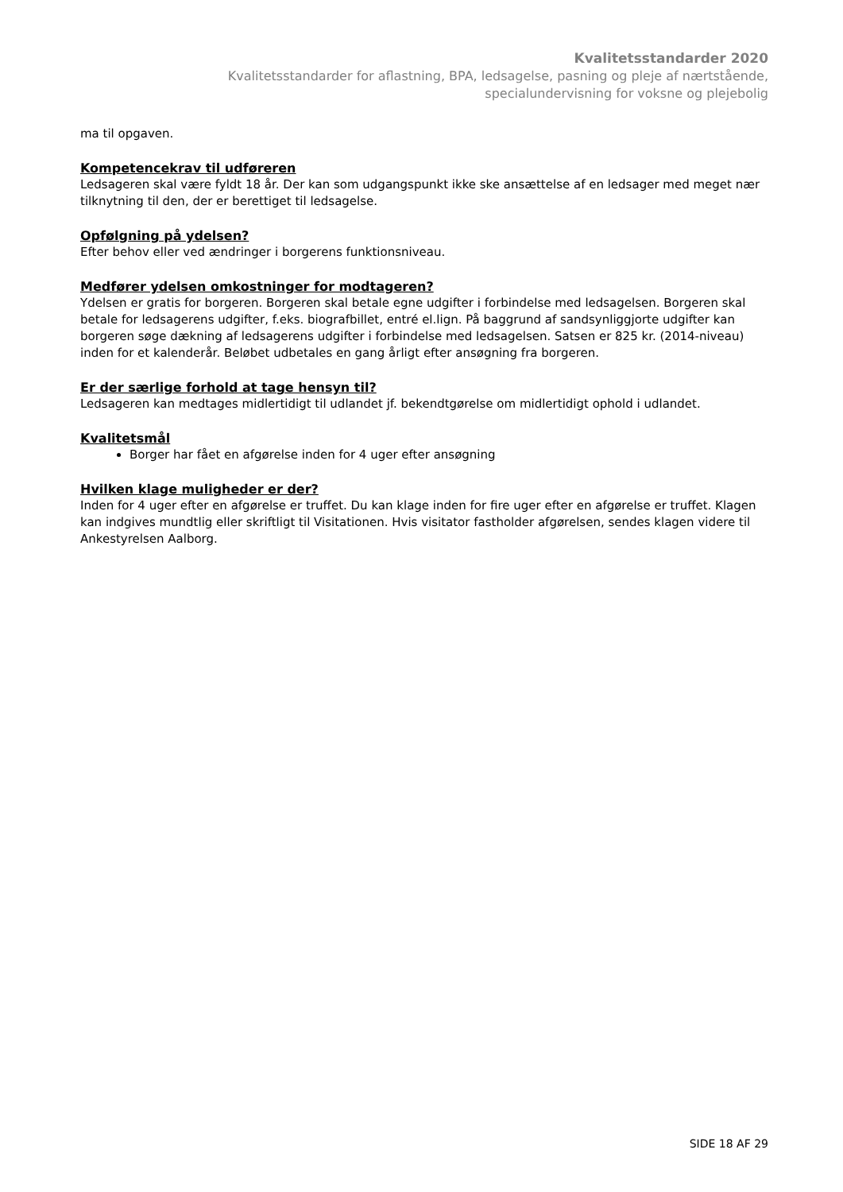Kvalitetsstandarder 2020
Kvalitetsstandarder for aflastning, BPA, ledsagelse, pasning og pleje af nærtstående,
specialundervisning for voksne og plejebolig
ma til opgaven.
Kompetencekrav til udføreren
Ledsageren skal være fyldt 18 år. Der kan som udgangspunkt ikke ske ansættelse af en ledsager med meget nær tilknytning til den, der er berettiget til ledsagelse.
Opfølgning på ydelsen?
Efter behov eller ved ændringer i borgerens funktionsniveau.
Medfører ydelsen omkostninger for modtageren?
Ydelsen er gratis for borgeren. Borgeren skal betale egne udgifter i forbindelse med ledsagelsen. Borgeren skal betale for ledsagerens udgifter, f.eks. biografbillet, entré el.lign. På baggrund af sandsynliggjorte udgifter kan borgeren søge dækning af ledsagerens udgifter i forbindelse med ledsagelsen. Satsen er 825 kr. (2014-niveau) inden for et kalenderår. Beløbet udbetales en gang årligt efter ansøgning fra borgeren.
Er der særlige forhold at tage hensyn til?
Ledsageren kan medtages midlertidigt til udlandet jf. bekendtgørelse om midlertidigt ophold i udlandet.
Kvalitetsmål
Borger har fået en afgørelse inden for 4 uger efter ansøgning
Hvilken klage muligheder er der?
Inden for 4 uger efter en afgørelse er truffet. Du kan klage inden for fire uger efter en afgørelse er truffet. Klagen kan indgives mundtlig eller skriftligt til Visitationen. Hvis visitator fastholder afgørelsen, sendes klagen videre til Ankestyrelsen Aalborg.
SIDE 18 AF 29